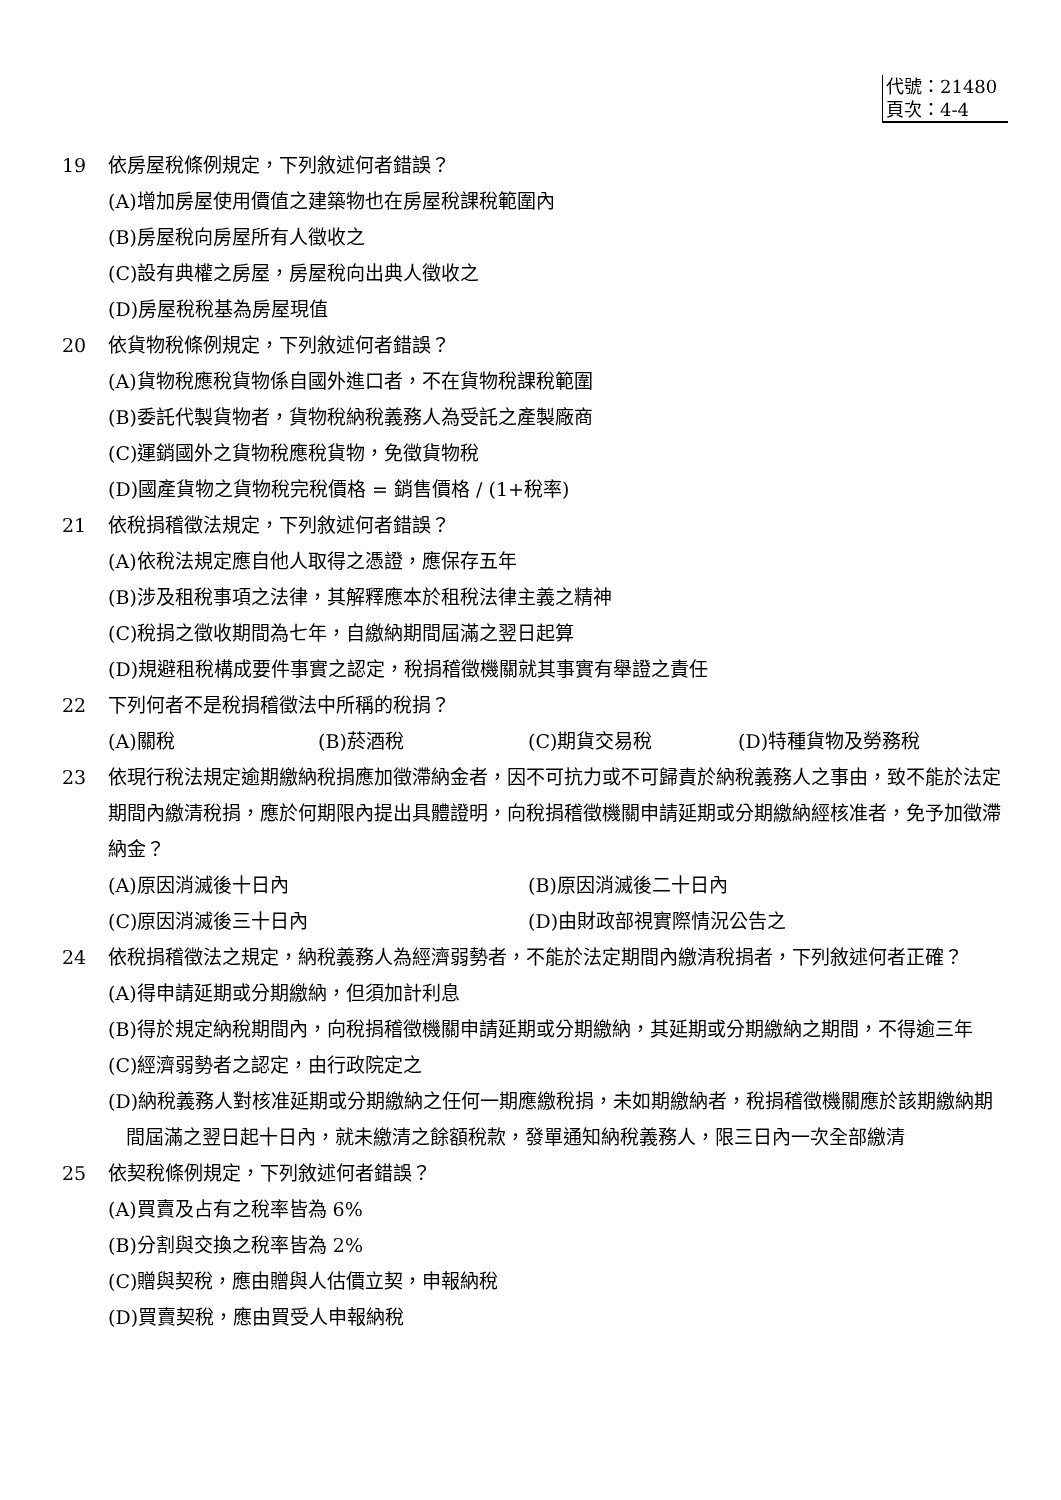代號：21480
頁次：4-4
19 依房屋稅條例規定，下列敘述何者錯誤？
(A)增加房屋使用價值之建築物也在房屋稅課稅範圍內
(B)房屋稅向房屋所有人徵收之
(C)設有典權之房屋，房屋稅向出典人徵收之
(D)房屋稅稅基為房屋現值
20 依貨物稅條例規定，下列敘述何者錯誤？
(A)貨物稅應稅貨物係自國外進口者，不在貨物稅課稅範圍
(B)委託代製貨物者，貨物稅納稅義務人為受託之產製廠商
(C)運銷國外之貨物稅應稅貨物，免徵貨物稅
(D)國產貨物之貨物稅完稅價格 = 銷售價格 / (1+稅率)
21 依稅捐稽徵法規定，下列敘述何者錯誤？
(A)依稅法規定應自他人取得之憑證，應保存五年
(B)涉及租稅事項之法律，其解釋應本於租稅法律主義之精神
(C)稅捐之徵收期間為七年，自繳納期間屆滿之翌日起算
(D)規避租稅構成要件事實之認定，稅捐稽徵機關就其事實有舉證之責任
22 下列何者不是稅捐稽徵法中所稱的稅捐？
(A)關稅 (B)菸酒稅 (C)期貨交易稅 (D)特種貨物及勞務稅
23 依現行稅法規定逾期繳納稅捐應加徵滯納金者，因不可抗力或不可歸責於納稅義務人之事由，致不能於法定期間內繳清稅捐，應於何期限內提出具體證明，向稅捐稽徵機關申請延期或分期繳納經核准者，免予加徵滯納金？
(A)原因消滅後十日內 (B)原因消滅後二十日內
(C)原因消滅後三十日內 (D)由財政部視實際情況公告之
24 依稅捐稽徵法之規定，納稅義務人為經濟弱勢者，不能於法定期間內繳清稅捐者，下列敘述何者正確？
(A)得申請延期或分期繳納，但須加計利息
(B)得於規定納稅期間內，向稅捐稽徵機關申請延期或分期繳納，其延期或分期繳納之期間，不得逾三年
(C)經濟弱勢者之認定，由行政院定之
(D)納稅義務人對核准延期或分期繳納之任何一期應繳稅捐，未如期繳納者，稅捐稽徵機關應於該期繳納期間屆滿之翌日起十日內，就未繳清之餘額稅款，發單通知納稅義務人，限三日內一次全部繳清
25 依契稅條例規定，下列敘述何者錯誤？
(A)買賣及占有之稅率皆為 6%
(B)分割與交換之稅率皆為 2%
(C)贈與契稅，應由贈與人估價立契，申報納稅
(D)買賣契稅，應由買受人申報納稅